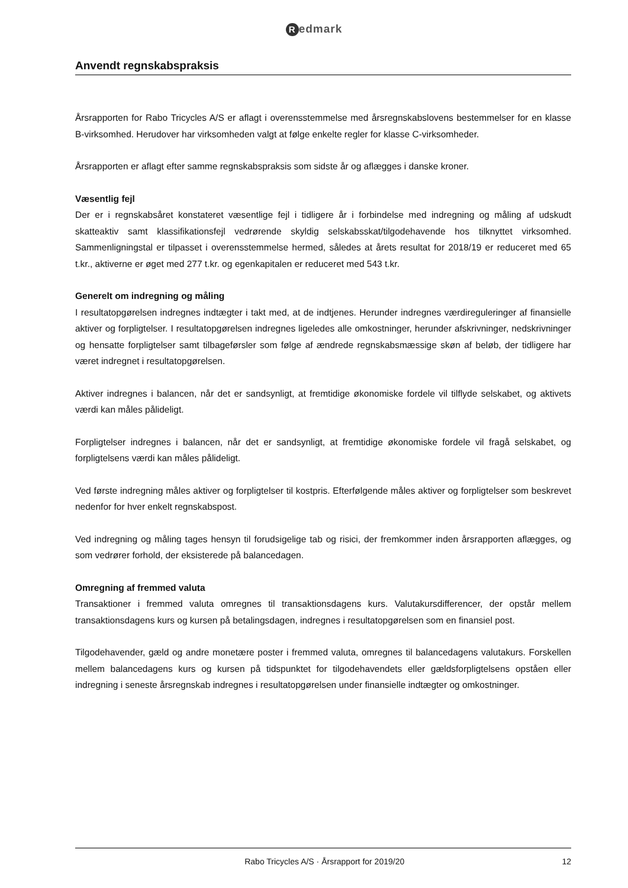Redmark
Anvendt regnskabspraksis
Årsrapporten for Rabo Tricycles A/S er aflagt i overensstemmelse med årsregnskabslovens bestemmelser for en klasse B-virksomhed. Herudover har virksomheden valgt at følge enkelte regler for klasse C-virksomheder.
Årsrapporten er aflagt efter samme regnskabspraksis som sidste år og aflægges i danske kroner.
Væsentlig fejl
Der er i regnskabsåret konstateret væsentlige fejl i tidligere år i forbindelse med indregning og måling af udskudt skatteaktiv samt klassifikationsfejl vedrørende skyldig selskabsskat/tilgodehavende hos tilknyttet virksomhed. Sammenligningstal er tilpasset i overensstemmelse hermed, således at årets resultat for 2018/19 er reduceret med 65 t.kr., aktiverne er øget med 277 t.kr. og egenkapitalen er reduceret med 543 t.kr.
Generelt om indregning og måling
I resultatopgørelsen indregnes indtægter i takt med, at de indtjenes. Herunder indregnes værdireguleringer af finansielle aktiver og forpligtelser. I resultatopgørelsen indregnes ligeledes alle omkostninger, herunder afskrivninger, nedskrivninger og hensatte forpligtelser samt tilbageførsler som følge af ændrede regnskabsmæssige skøn af beløb, der tidligere har været indregnet i resultatopgørelsen.
Aktiver indregnes i balancen, når det er sandsynligt, at fremtidige økonomiske fordele vil tilflyde selskabet, og aktivets værdi kan måles pålideligt.
Forpligtelser indregnes i balancen, når det er sandsynligt, at fremtidige økonomiske fordele vil fragå selskabet, og forpligtelsens værdi kan måles pålideligt.
Ved første indregning måles aktiver og forpligtelser til kostpris. Efterfølgende måles aktiver og forpligtelser som beskrevet nedenfor for hver enkelt regnskabspost.
Ved indregning og måling tages hensyn til forudsigelige tab og risici, der fremkommer inden årsrapporten aflægges, og som vedrører forhold, der eksisterede på balancedagen.
Omregning af fremmed valuta
Transaktioner i fremmed valuta omregnes til transaktionsdagens kurs. Valutakursdifferencer, der opstår mellem transaktionsdagens kurs og kursen på betalingsdagen, indregnes i resultatopgørelsen som en finansiel post.
Tilgodehavender, gæld og andre monetære poster i fremmed valuta, omregnes til balancedagens valutakurs. Forskellen mellem balancedagens kurs og kursen på tidspunktet for tilgodehavendets eller gældsforpligtelsens opståen eller indregning i seneste årsregnskab indregnes i resultatopgørelsen under finansielle indtægter og omkostninger.
Rabo Tricycles A/S · Årsrapport for 2019/20
12